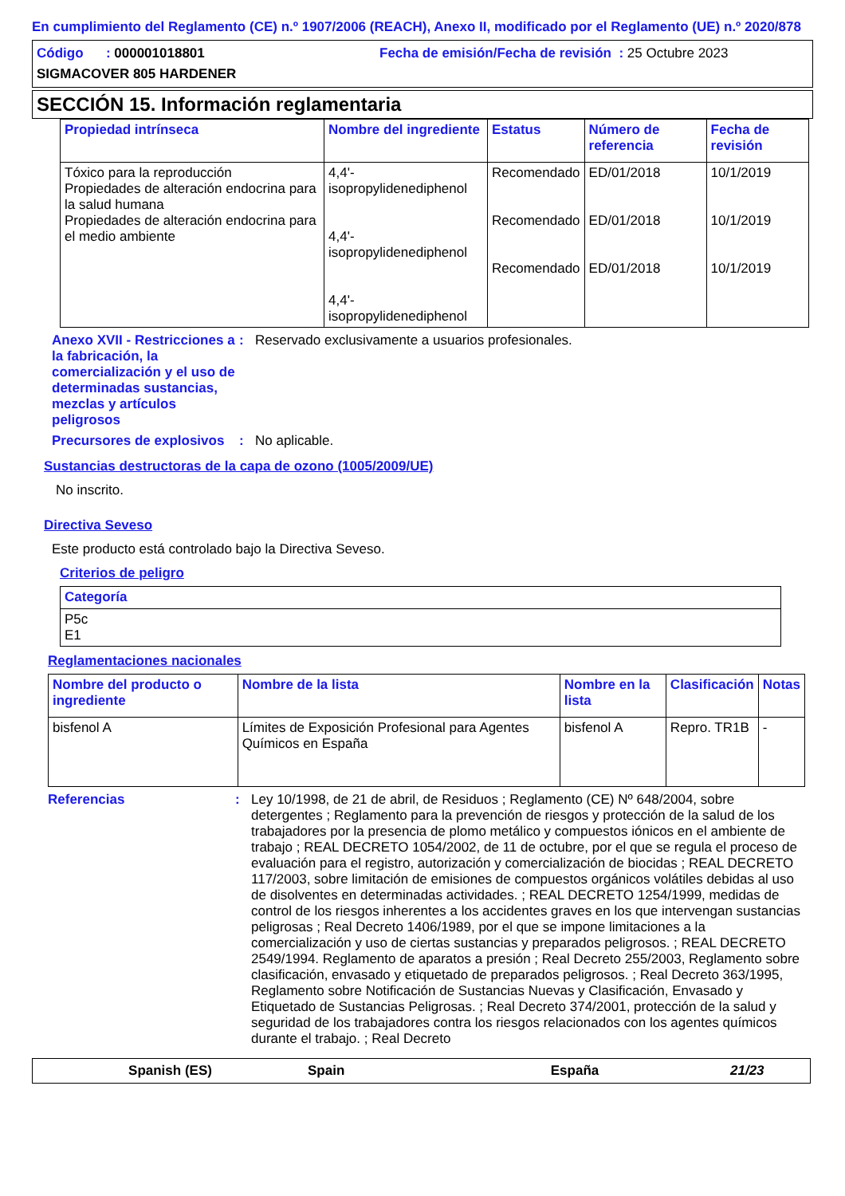En cumplimiento del Reglamento (CE) n.º 1907/2006 (REACH), Anexo II, modificado por el Reglamento (UE) n.º 2020/878
Código : 000001018801 Fecha de emisión/Fecha de revisión : 25 Octubre 2023
SIGMACOVER 805 HARDENER
SECCIÓN 15. Información reglamentaria
| Propiedad intrínseca | Nombre del ingrediente | Estatus | Número de referencia | Fecha de revisión |
| --- | --- | --- | --- | --- |
| Tóxico para la reproducción Propiedades de alteración endocrina para la salud humana Propiedades de alteración endocrina para el medio ambiente | 4,4'-isopropylidenediphenol 4,4'-isopropylidenediphenol 4,4'-isopropylidenediphenol | Recomendado Recomendado Recomendado | ED/01/2018 ED/01/2018 ED/01/2018 | 10/1/2019 10/1/2019 10/1/2019 |
Anexo XVII - Restricciones a la fabricación, la comercialización y el uso de determinadas sustancias, mezclas y artículos peligrosos
: Reservado exclusivamente a usuarios profesionales.
Precursores de explosivos
: No aplicable.
Sustancias destructoras de la capa de ozono (1005/2009/UE)
No inscrito.
Directiva Seveso
Este producto está controlado bajo la Directiva Seveso.
Criterios de peligro
| Categoría |
| --- |
| P5c E1 |
Reglamentaciones nacionales
| Nombre del producto o ingrediente | Nombre de la lista | Nombre en la lista | Clasificación | Notas |
| --- | --- | --- | --- | --- |
| bisfenol A | Límites de Exposición Profesional para Agentes Químicos en España | bisfenol A | Repro. TR1B | - |
Referencias : Ley 10/1998, de 21 de abril, de Residuos ; Reglamento (CE) Nº 648/2004, sobre detergentes ; Reglamento para la prevención de riesgos y protección de la salud de los trabajadores por la presencia de plomo metálico y compuestos iónicos en el ambiente de trabajo ; REAL DECRETO 1054/2002, de 11 de octubre, por el que se regula el proceso de evaluación para el registro, autorización y comercialización de biocidas ; REAL DECRETO 117/2003, sobre limitación de emisiones de compuestos orgánicos volátiles debidas al uso de disolventes en determinadas actividades. ; REAL DECRETO 1254/1999, medidas de control de los riesgos inherentes a los accidentes graves en los que intervengan sustancias peligrosas ; Real Decreto 1406/1989, por el que se impone limitaciones a la comercialización y uso de ciertas sustancias y preparados peligrosos. ; REAL DECRETO 2549/1994. Reglamento de aparatos a presión ; Real Decreto 255/2003, Reglamento sobre clasificación, envasado y etiquetado de preparados peligrosos. ; Real Decreto 363/1995, Reglamento sobre Notificación de Sustancias Nuevas y Clasificación, Envasado y Etiquetado de Sustancias Peligrosas. ; Real Decreto 374/2001, protección de la salud y seguridad de los trabajadores contra los riesgos relacionados con los agentes químicos durante el trabajo. ; Real Decreto
Spanish (ES) Spain España 21/23